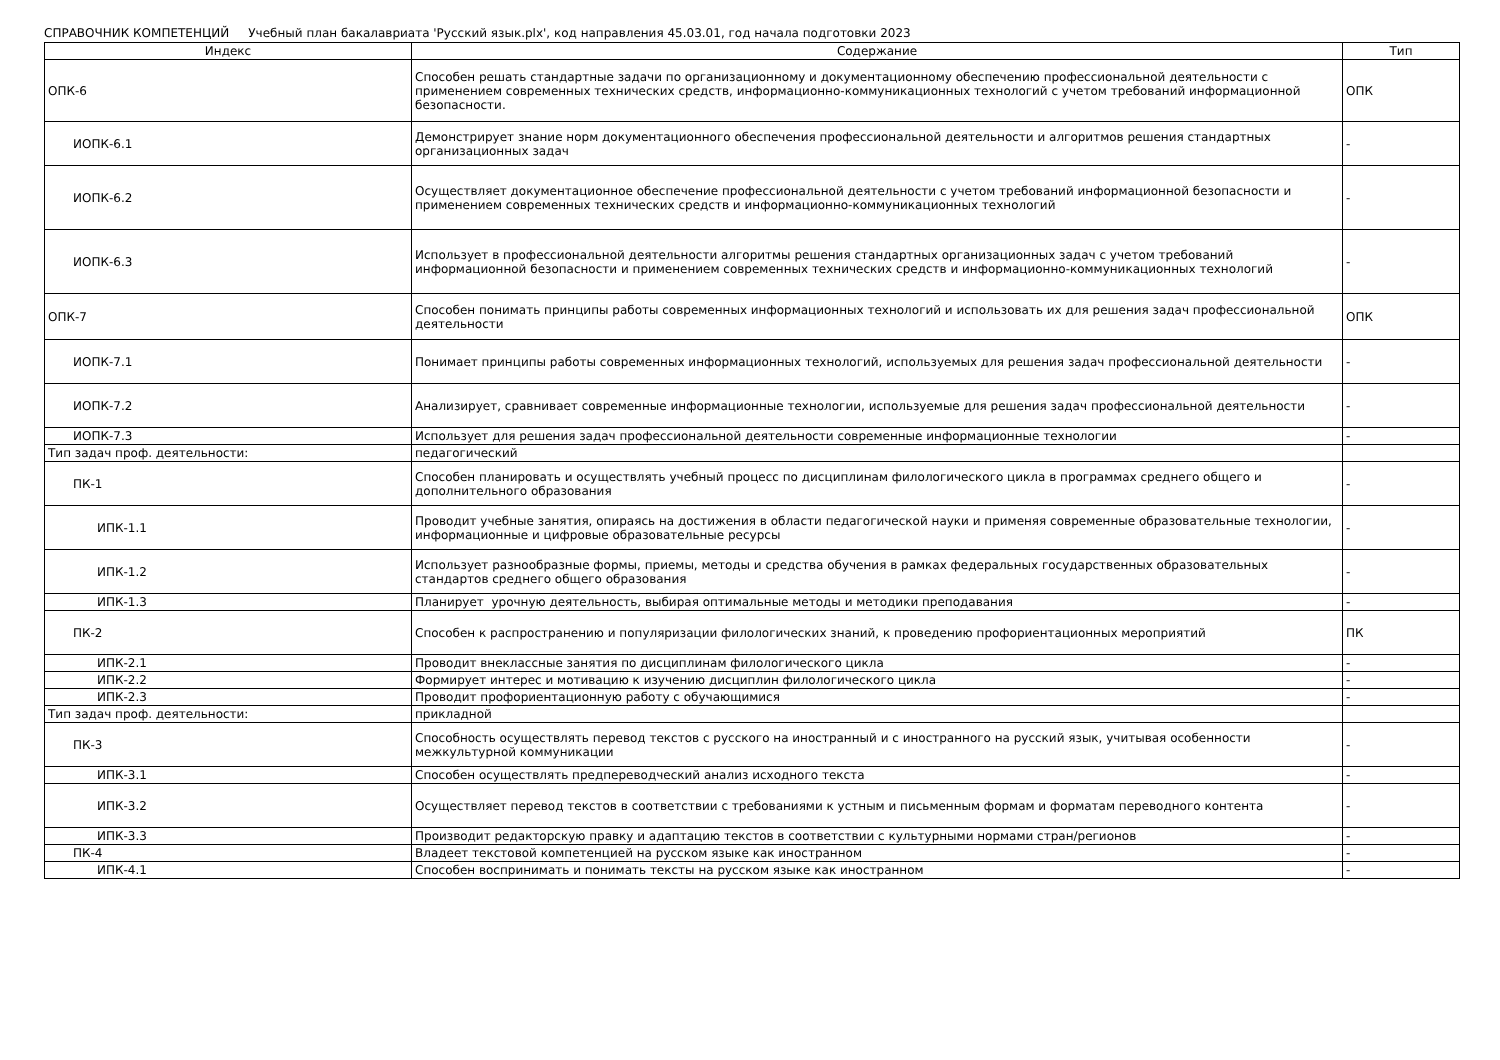СПРАВОЧНИК КОМПЕТЕНЦИЙ Учебный план бакалавриата 'Русский язык.plx', код направления 45.03.01, год начала подготовки 2023
| Индекс | Содержание | Тип |
| --- | --- | --- |
| ОПК-6 | Способен решать стандартные задачи по организационному и документационному обеспечению профессиональной деятельности с применением современных технических средств, информационно-коммуникационных технологий с учетом требований информационной безопасности. | ОПК |
| ИОПК-6.1 | Демонстрирует знание норм документационного обеспечения профессиональной деятельности и алгоритмов решения стандартных организационных задач | - |
| ИОПК-6.2 | Осуществляет документационное обеспечение профессиональной деятельности с учетом требований информационной безопасности и применением современных технических средств и информационно-коммуникационных технологий | - |
| ИОПК-6.3 | Использует в профессиональной деятельности алгоритмы решения стандартных организационных задач с учетом требований информационной безопасности и применением современных технических средств и информационно-коммуникационных технологий | - |
| ОПК-7 | Способен понимать принципы работы современных информационных технологий и использовать их для решения задач профессиональной деятельности | ОПК |
| ИОПК-7.1 | Понимает принципы работы современных информационных технологий, используемых для решения задач профессиональной деятельности | - |
| ИОПК-7.2 | Анализирует, сравнивает современные информационные технологии, используемые для решения задач профессиональной деятельности | - |
| ИОПК-7.3 | Использует для решения задач профессиональной деятельности современные информационные технологии | - |
| Тип задач проф. деятельности: | педагогический | |
| ПК-1 | Способен планировать и осуществлять учебный процесс по дисциплинам филологического цикла в программах среднего общего и дополнительного образования | - |
| ИПК-1.1 | Проводит учебные занятия, опираясь на достижения в области педагогической науки и применяя современные образовательные технологии, информационные и цифровые образовательные ресурсы | - |
| ИПК-1.2 | Использует разнообразные формы, приемы, методы и средства обучения в рамках федеральных государственных образовательных стандартов среднего общего образования | - |
| ИПК-1.3 | Планирует урочную деятельность, выбирая оптимальные методы и методики преподавания | - |
| ПК-2 | Способен к распространению и популяризации филологических знаний, к проведению профориентационных мероприятий | ПК |
| ИПК-2.1 | Проводит внеклассные занятия по дисциплинам филологического цикла | - |
| ИПК-2.2 | Формирует интерес и мотивацию к изучению дисциплин филологического цикла | - |
| ИПК-2.3 | Проводит профориентационную работу с обучающимися | - |
| Тип задач проф. деятельности: | прикладной | |
| ПК-3 | Способность осуществлять перевод текстов с русского на иностранный и с иностранного на русский язык, учитывая особенности межкультурной коммуникации | - |
| ИПК-3.1 | Способен осуществлять предпереводческий анализ исходного текста | - |
| ИПК-3.2 | Осуществляет перевод текстов в соответствии с требованиями к устным и письменным формам и форматам переводного контента | - |
| ИПК-3.3 | Производит редакторскую правку и адаптацию текстов в соответствии с культурными нормами стран/регионов | - |
| ПК-4 | Владеет текстовой компетенцией на русском языке как иностранном | - |
| ИПК-4.1 | Способен воспринимать и понимать тексты на русском языке как иностранном | - |